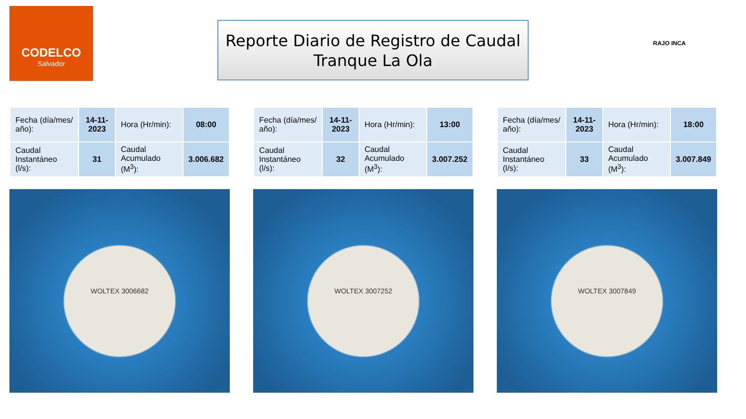CODELCO
Salvador
Reporte Diario de Registro de Caudal
Tranque La Ola
RAJO INCA
| Fecha (día/mes/ año): | 14-11-2023 | Hora (Hr/min): | 08:00 |
| Caudal Instantáneo (l/s): | 31 | Caudal Acumulado (M<sup>3</sup>): | 3.006.682 |
WOLTEX 3006682
| Fecha (día/mes/ año): | 14-11-2023 | Hora (Hr/min): | 13:00 |
| Caudal Instantáneo (l/s): | 32 | Caudal Acumulado (M<sup>3</sup>): | 3.007.252 |
WOLTEX 3007252
| Fecha (día/mes/ año): | 14-11-2023 | Hora (Hr/min): | 18:00 |
| Caudal Instantáneo (l/s): | 33 | Caudal Acumulado (M<sup>3</sup>): | 3.007.849 |
WOLTEX 3007849